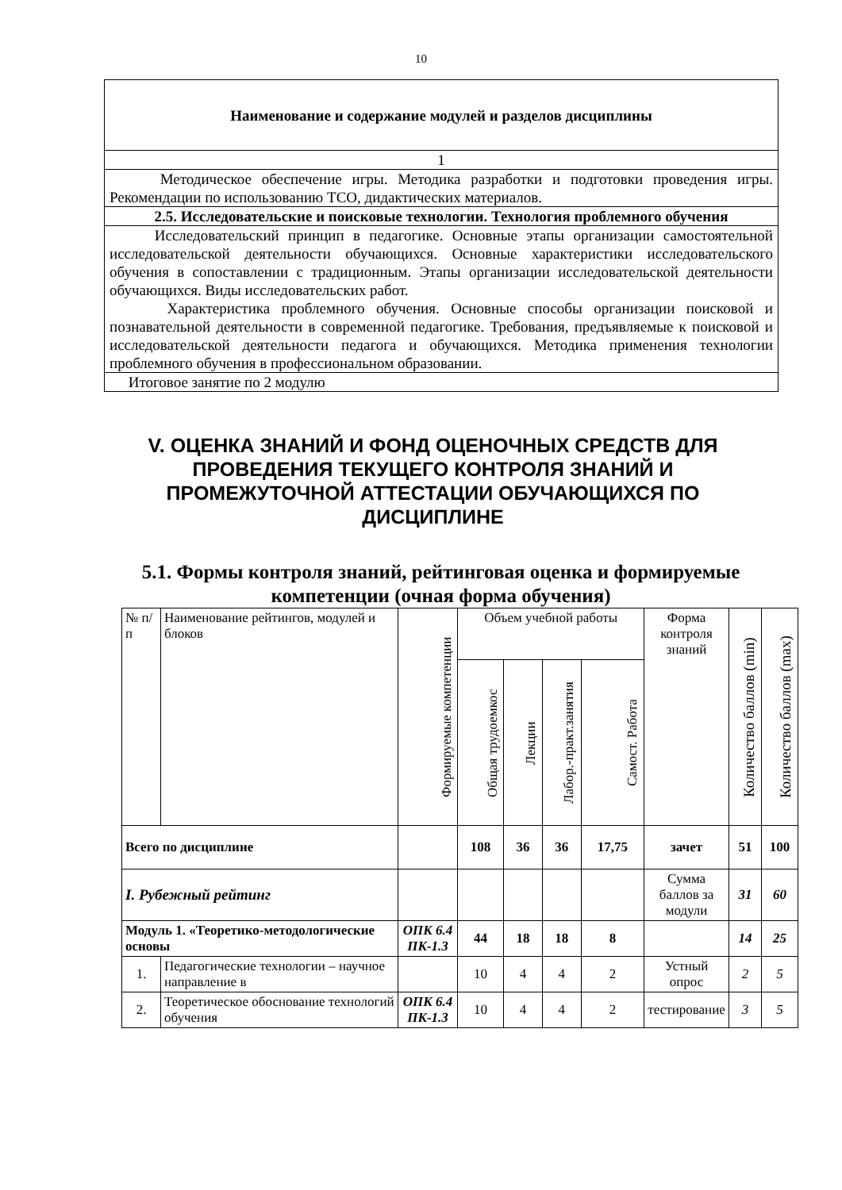10
| Наименование и содержание модулей и разделов дисциплины |
| 1 |
| Методическое обеспечение игры. Методика разработки и подготовки проведения игры. Рекомендации по использованию ТСО, дидактических материалов. |
| 2.5. Исследовательские и поисковые технологии. Технология проблемного обучения |
| Исследовательский принцип в педагогике. Основные этапы организации самостоятельной исследовательской деятельности обучающихся. Основные характеристики исследовательского обучения в сопоставлении с традиционным. Этапы организации исследовательской деятельности обучающихся. Виды исследовательских работ. Характеристика проблемного обучения. Основные способы организации поисковой и познавательной деятельности в современной педагогике. Требования, предъявляемые к поисковой и исследовательской деятельности педагога и обучающихся. Методика применения технологии проблемного обучения в профессиональном образовании. |
| Итоговое занятие по 2 модулю |
V. ОЦЕНКА ЗНАНИЙ И ФОНД ОЦЕНОЧНЫХ СРЕДСТВ ДЛЯ ПРОВЕДЕНИЯ ТЕКУЩЕГО КОНТРОЛЯ ЗНАНИЙ И ПРОМЕЖУТОЧНОЙ АТТЕСТАЦИИ ОБУЧАЮЩИХСЯ ПО ДИСЦИПЛИНЕ
5.1. Формы контроля знаний, рейтинговая оценка и формируемые компетенции (очная форма обучения)
| № п/п | Наименование рейтингов, модулей и блоков | Формируемые компетенции | Объем учебной работы | | | | Форма контроля знаний | Количество баллов (min) | Количество баллов (max) |
| | | | Общая трудоемкос | Лекции | Лабор.-практ.занятия | Самост. Работа | | | |
| Всего по дисциплине | | | 108 | 36 | 36 | 17,75 | зачет | 51 | 100 |
| I. Рубежный рейтинг | | | | | | | Сумма баллов за модули | 31 | 60 |
| Модуль 1. «Теоретико-методологические основы | | ОПК 6.4 ПК-1.3 | 44 | 18 | 18 | 8 | | 14 | 25 |
| 1. | Педагогические технологии – научное направление в | | 10 | 4 | 4 | 2 | Устный опрос | 2 | 5 |
| 2. | Теоретическое обоснование технологий обучения | ОПК 6.4 ПК-1.3 | 10 | 4 | 4 | 2 | тестирование | 3 | 5 |